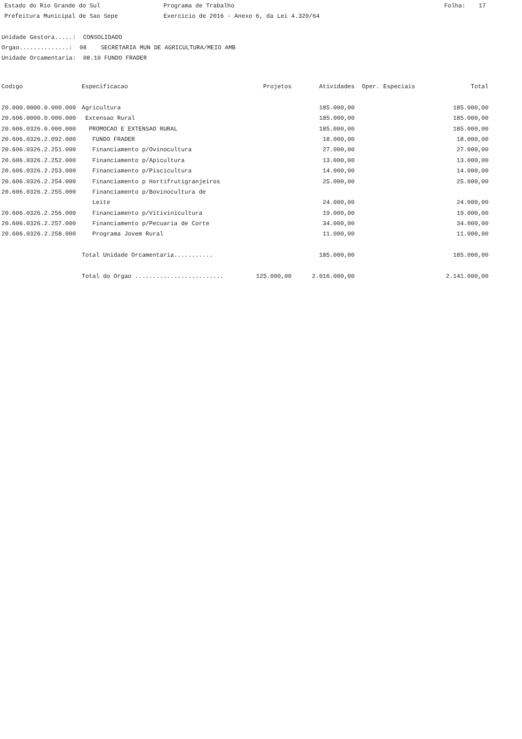Estado do Rio Grande do Sul Programa de Trabalho Folha: 17
Prefeitura Municipal de Sao Sepe Exercicio de 2016 - Anexo 6, da Lei 4.320/64
Unidade Gestora.....: CONSOLIDADO
Orgao..............: 08 SECRETARIA MUN DE AGRICULTURA/MEIO AMB
Unidade Orcamentaria: 08.10 FUNDO FRADER
| Codigo | Especificacao | Projetos | Atividades | Oper. Especiais | Total |
| --- | --- | --- | --- | --- | --- |
| 20.000.0000.0.000.000 | Agricultura | | 185.000,00 | | 185.000,00 |
| 20.606.0000.0.000.000 | Extensao Rural | | 185.000,00 | | 185.000,00 |
| 20.606.0326.0.000.000 | PROMOCAO E EXTENSAO RURAL | | 185.000,00 | | 185.000,00 |
| 20.606.0326.2.092.000 | FUNDO FRADER | | 18.000,00 | | 18.000,00 |
| 20.606.0326.2.251.000 | Financiamento p/Ovinocultura | | 27.000,00 | | 27.000,00 |
| 20.606.0326.2.252.000 | Financiamento p/Apicultura | | 13.000,00 | | 13.000,00 |
| 20.606.0326.2.253.000 | Financiamento p/Piscicultura | | 14.000,00 | | 14.000,00 |
| 20.606.0326.2.254.000 | Financiamento p Hortifrutigranjeiros | | 25.000,00 | | 25.000,00 |
| 20.606.0326.2.255.000 | Financiamento p/Bovinocultura de | | | | |
| | Leite | | 24.000,00 | | 24.000,00 |
| 20.606.0326.2.256.000 | Financiamento p/Vitivinicultura | | 19.000,00 | | 19.000,00 |
| 20.606.0326.2.257.000 | Financiamento p/Pecuaria de Corte | | 34.000,00 | | 34.000,00 |
| 20.606.0326.2.258.000 | Programa Jovem Rural | | 11.000,00 | | 11.000,00 |
| | Total Unidade Orcamentaria........... | | 185.000,00 | | 185.000,00 |
| | Total do Orgao ......................... | 125.000,00 | 2.016.000,00 | | 2.141.000,00 |